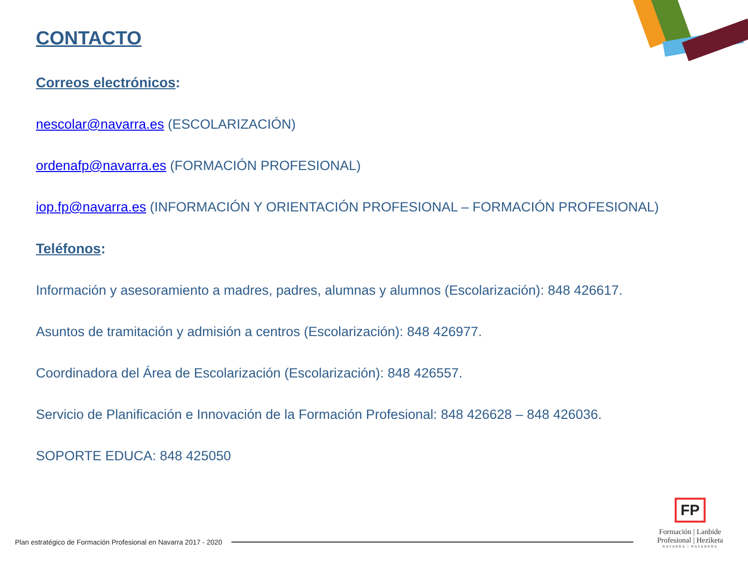CONTACTO
Correos electrónicos:
nescolar@navarra.es (ESCOLARIZACIÓN)
ordenafp@navarra.es (FORMACIÓN PROFESIONAL)
iop.fp@navarra.es (INFORMACIÓN Y ORIENTACIÓN PROFESIONAL – FORMACIÓN PROFESIONAL)
Teléfonos:
Información y asesoramiento a madres, padres, alumnas y alumnos (Escolarización): 848 426617.
Asuntos de tramitación y admisión a centros (Escolarización): 848 426977.
Coordinadora del Área de Escolarización (Escolarización): 848 426557.
Servicio de Planificación e Innovación de la Formación Profesional: 848 426628 – 848 426036.
SOPORTE EDUCA: 848 425050
Plan estratégico de Formación Profesional en Navarra 2017 - 2020
FP
Formación | Lanbide
Profesional | Heziketa
NAVARRA | NAFARROA